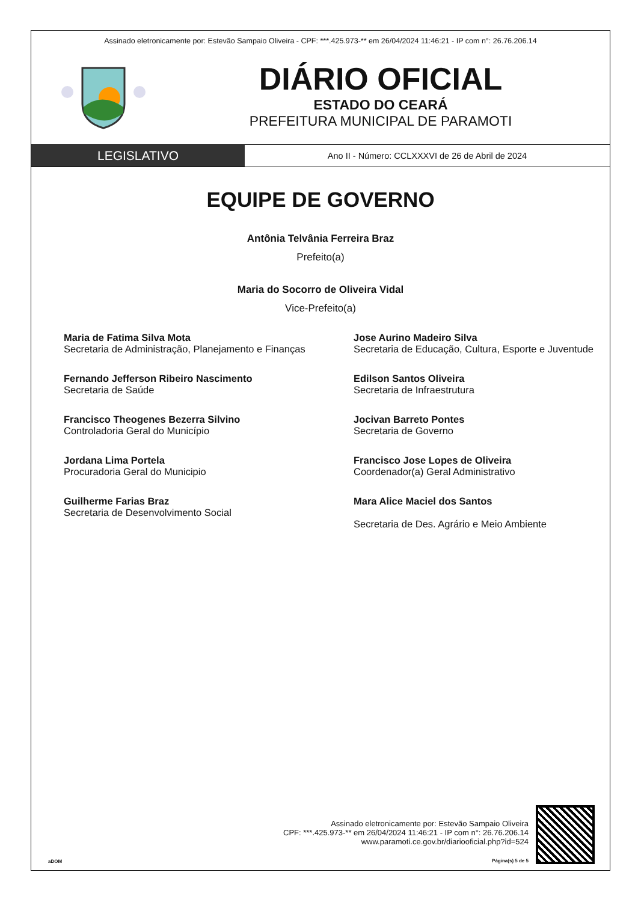Assinado eletronicamente por: Estevão Sampaio Oliveira - CPF: ***.425.973-** em 26/04/2024 11:46:21 - IP com n°: 26.76.206.14
DIÁRIO OFICIAL
ESTADO DO CEARÁ
PREFEITURA MUNICIPAL DE PARAMOTI
LEGISLATIVO
Ano II - Número: CCLXXXVI de 26 de Abril de 2024
EQUIPE DE GOVERNO
Antônia Telvânia Ferreira Braz
Prefeito(a)
Maria do Socorro de Oliveira Vidal
Vice-Prefeito(a)
Maria de Fatima Silva Mota
Secretaria de Administração, Planejamento e Finanças
Jose Aurino Madeiro Silva
Secretaria de Educação, Cultura, Esporte e Juventude
Fernando Jefferson Ribeiro Nascimento
Secretaria de Saúde
Edilson Santos Oliveira
Secretaria de Infraestrutura
Francisco Theogenes Bezerra Silvino
Controladoria Geral do Município
Jocivan Barreto Pontes
Secretaria de Governo
Jordana Lima Portela
Procuradoria Geral do Municipio
Francisco Jose Lopes de Oliveira
Coordenador(a) Geral Administrativo
Guilherme Farias Braz
Secretaria de Desenvolvimento Social
Mara Alice Maciel dos Santos
Secretaria de Des. Agrário e Meio Ambiente
aDOM
Assinado eletronicamente por: Estevão Sampaio Oliveira
CPF: ***.425.973-** em 26/04/2024 11:46:21 - IP com n°: 26.76.206.14
www.paramoti.ce.gov.br/diariooficial.php?id=524
Página(s) 5 de 5